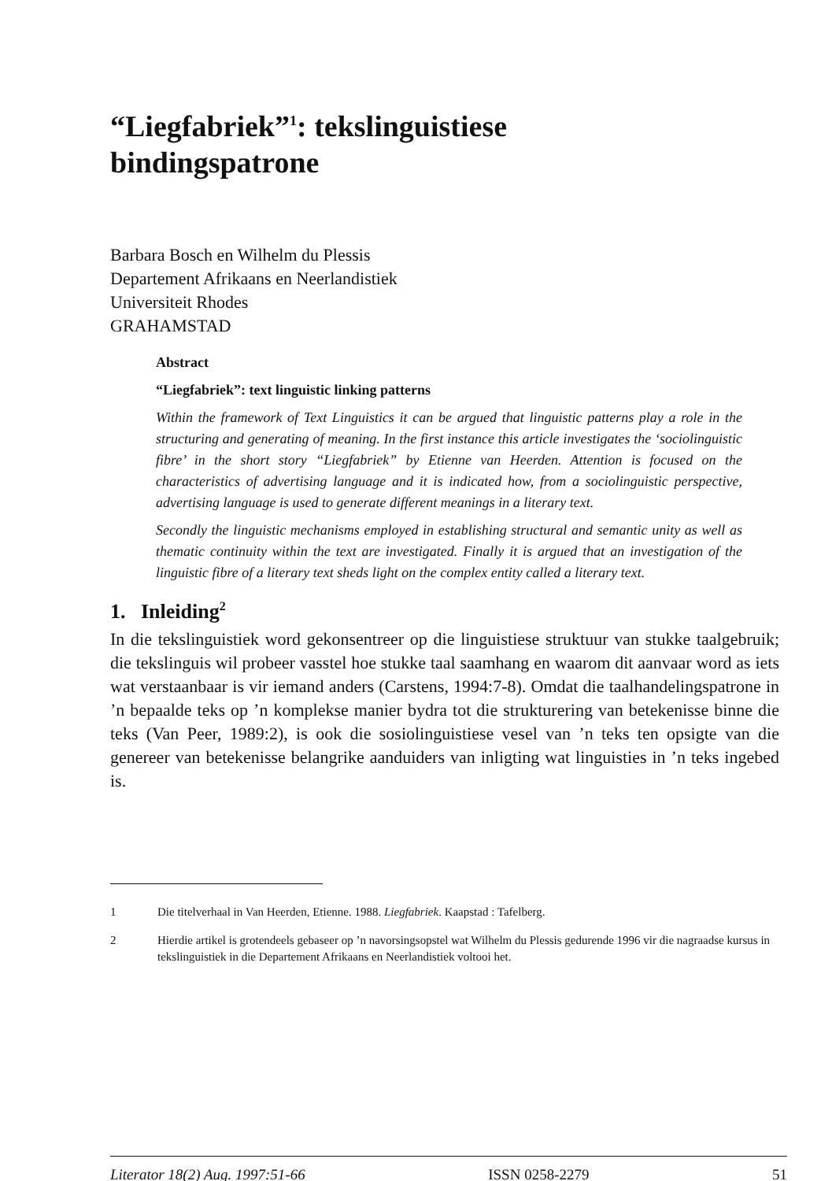“Liegfabriek”<sup>1</sup>: tekslinguistiese bindingspatrone
Barbara Bosch en Wilhelm du Plessis
Departement Afrikaans en Neerlandistiek
Universiteit Rhodes
GRAHAMSTAD
Abstract
“Liegfabriek”: text linguistic linking patterns
Within the framework of Text Linguistics it can be argued that linguistic patterns play a role in the structuring and generating of meaning. In the first instance this article investigates the ‘sociolinguistic fibre’ in the short story “Liegfabriek” by Etienne van Heerden. Attention is focused on the characteristics of advertising language and it is indicated how, from a sociolinguistic perspective, advertising language is used to generate different meanings in a literary text.
Secondly the linguistic mechanisms employed in establishing structural and semantic unity as well as thematic continuity within the text are investigated. Finally it is argued that an investigation of the linguistic fibre of a literary text sheds light on the complex entity called a literary text.
1. Inleiding<sup>2</sup>
In die tekslinguistiek word gekonsentreer op die linguistiese struktuur van stukke taalgebruik; die tekslinguis wil probeer vasstel hoe stukke taal saamhang en waarom dit aanvaar word as iets wat verstaanbaar is vir iemand anders (Carstens, 1994:7-8). Omdat die taalhandelingspatrone in ’n bepaalde teks op ’n komplekse manier bydra tot die strukturering van betekenisse binne die teks (Van Peer, 1989:2), is ook die sosiolinguistiese vesel van ’n teks ten opsigte van die genereer van betekenisse belangrike aanduiders van inligting wat linguisties in ’n teks ingebed is.
1 Die titelverhaal in Van Heerden, Etienne. 1988. Liegfabriek. Kaapstad : Tafelberg.
2 Hierdie artikel is grotendeels gebaseer op ’n navorsingsopstel wat Wilhelm du Plessis gedurende 1996 vir die nagraadse kursus in tekslinguistiek in die Departement Afrikaans en Neerlandistiek voltooi het.
Literator 18(2) Aug. 1997:51-66 ISSN 0258-2279 51